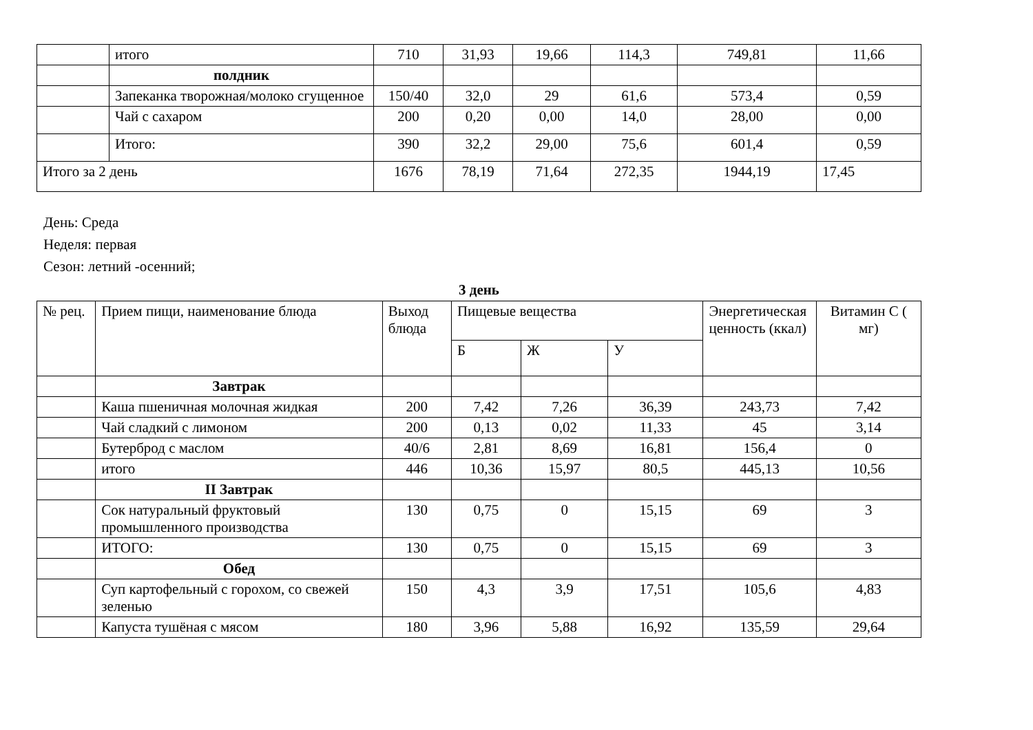| | итого | 710 | 31,93 | 19,66 | 114,3 | 749,81 | 11,66 |
| | полдник | | | | | | |
| | Запеканка творожная/молоко сгущенное | 150/40 | 32,0 | 29 | 61,6 | 573,4 | 0,59 |
| | Чай с сахаром | 200 | 0,20 | 0,00 | 14,0 | 28,00 | 0,00 |
| | Итого: | 390 | 32,2 | 29,00 | 75,6 | 601,4 | 0,59 |
| Итого за 2 день | | 1676 | 78,19 | 71,64 | 272,35 | 1944,19 | 17,45 |
День: Среда
Неделя: первая
Сезон: летний -осенний;
3 день
| № рец. | Прием пищи, наименование блюда | Выход блюда | Пищевые вещества | | | Энергетическая ценность (ккал) | Витамин С ( мг) |
| | | | Б | Ж | У | | |
| | Завтрак | | | | | | |
| | Каша пшеничная молочная жидкая | 200 | 7,42 | 7,26 | 36,39 | 243,73 | 7,42 |
| | Чай сладкий с лимоном | 200 | 0,13 | 0,02 | 11,33 | 45 | 3,14 |
| | Бутерброд с маслом | 40/6 | 2,81 | 8,69 | 16,81 | 156,4 | 0 |
| | итого | 446 | 10,36 | 15,97 | 80,5 | 445,13 | 10,56 |
| | II Завтрак | | | | | | |
| | Сок натуральный фруктовый промышленного производства | 130 | 0,75 | 0 | 15,15 | 69 | 3 |
| | ИТОГО: | 130 | 0,75 | 0 | 15,15 | 69 | 3 |
| | Обед | | | | | | |
| | Суп картофельный с горохом, со свежей зеленью | 150 | 4,3 | 3,9 | 17,51 | 105,6 | 4,83 |
| | Капуста тушёная с мясом | 180 | 3,96 | 5,88 | 16,92 | 135,59 | 29,64 |